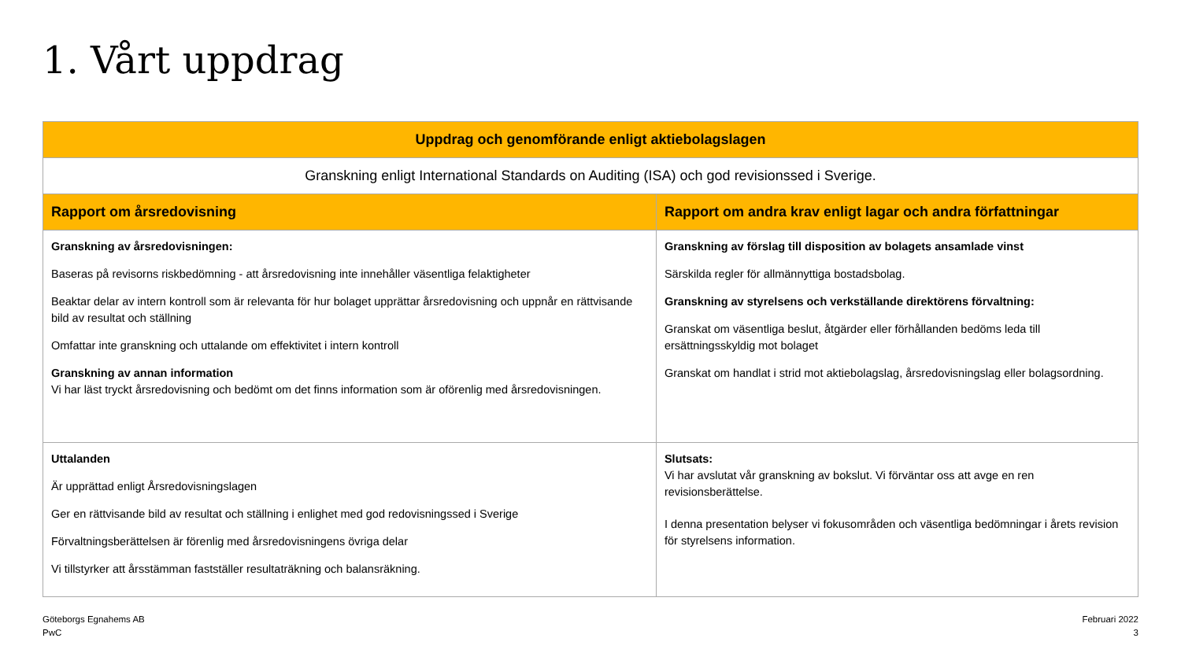1. Vårt uppdrag
| Uppdrag och genomförande enligt aktiebolagslagen | |
| --- | --- |
| Granskning enligt International Standards on Auditing (ISA) och god revisionssed i Sverige. | |
| Rapport om årsredovisning | Rapport om andra krav enligt lagar och andra författningar |
| Granskning av årsredovisningen: Baseras på revisorns riskbedömning - att årsredovisning inte innehåller väsentliga felaktigheter Beaktar delar av intern kontroll som är relevanta för hur bolaget upprättar årsredovisning och uppnår en rättvisande bild av resultat och ställning Omfattar inte granskning och uttalande om effektivitet i intern kontroll Granskning av annan information Vi har läst tryckt årsredovisning och bedömt om det finns information som är oförenlig med årsredovisningen. | Granskning av förslag till disposition av bolagets ansamlade vinst Särskilda regler för allmännyttiga bostadsbolag. Granskning av styrelsens och verkställande direktörens förvaltning: Granskat om väsentliga beslut, åtgärder eller förhållanden bedöms leda till ersättningsskyldig mot bolaget Granskat om handlat i strid mot aktiebolagslag, årsredovisningslag eller bolagsordning. |
| Uttalanden Är upprättad enligt Årsredovisningslagen Ger en rättvisande bild av resultat och ställning i enlighet med god redovisningssed i Sverige Förvaltningsberättelsen är förenlig med årsredovisningens övriga delar Vi tillstyrker att årsstämman fastställer resultaträkning och balansräkning. | Slutsats: Vi har avslutat vår granskning av bokslut. Vi förväntar oss att avge en ren revisionsberättelse. I denna presentation belyser vi fokusområden och väsentliga bedömningar i årets revision för styrelsens information. |
Göteborgs Egnahems AB
PwC
Februari 2022
3